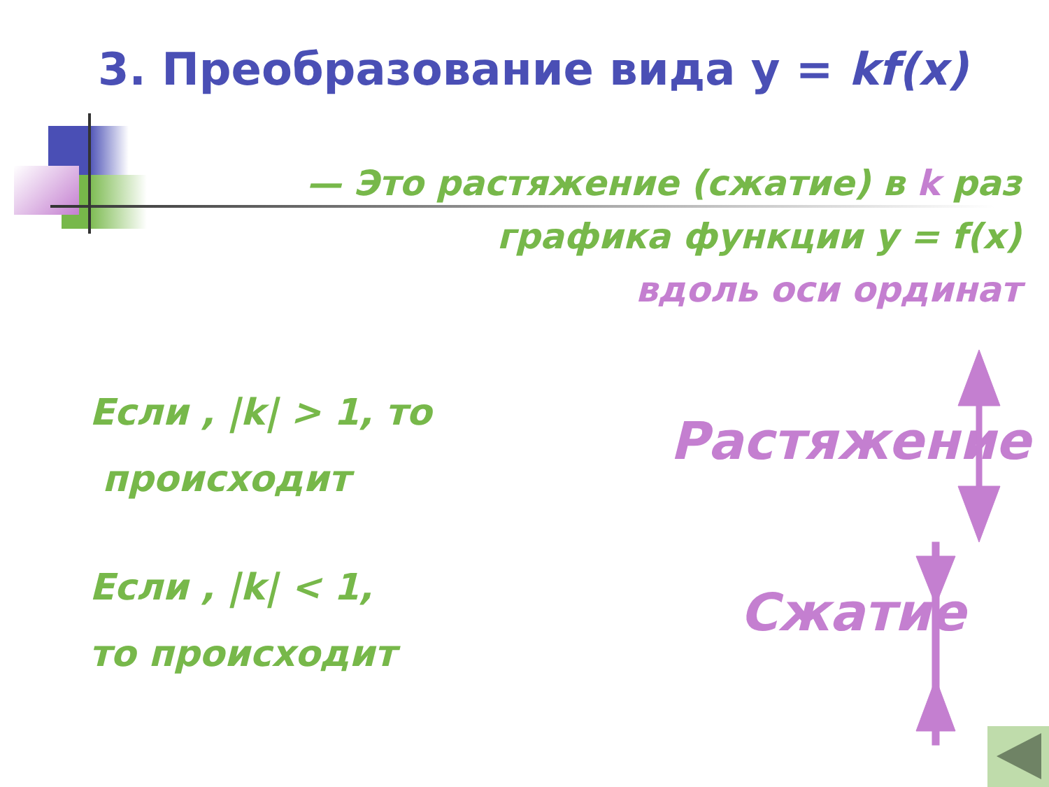3. Преобразование вида y = kf(x)
— Это растяжение (сжатие) в k раз
графика функции y = f(x)
вдоль оси ординат
Если , |k| > 1, то
происходит
Растяжение
Если , |k| < 1,
то происходит
Сжатие